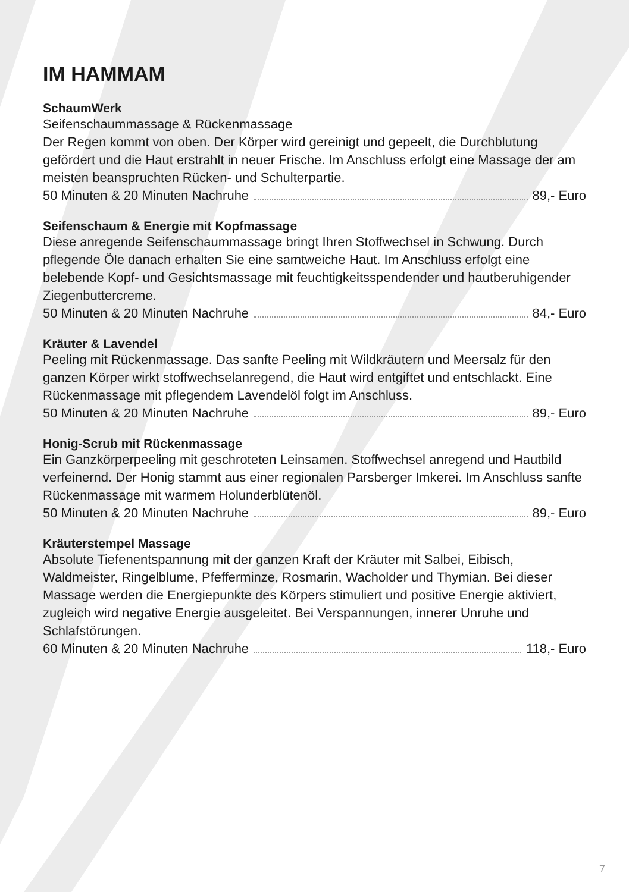IM HAMMAM
SchaumWerk
Seifenschaummassage & Rückenmassage
Der Regen kommt von oben. Der Körper wird gereinigt und gepeelt, die Durchblutung gefördert und die Haut erstrahlt in neuer Frische. Im Anschluss erfolgt eine Massage der am meisten beanspruchten Rücken- und Schulterpartie.
50 Minuten & 20 Minuten Nachruhe 89,- Euro
Seifenschaum & Energie mit Kopfmassage
Diese anregende Seifenschaummassage bringt Ihren Stoffwechsel in Schwung. Durch pflegende Öle danach erhalten Sie eine samtweiche Haut. Im Anschluss erfolgt eine belebende Kopf- und Gesichtsmassage mit feuchtigkeitsspendender und hautberuhigender Ziegenbuttercreme.
50 Minuten & 20 Minuten Nachruhe 84,- Euro
Kräuter & Lavendel
Peeling mit Rückenmassage. Das sanfte Peeling mit Wildkräutern und Meersalz für den ganzen Körper wirkt stoffwechselanregend, die Haut wird entgiftet und entschlackt. Eine Rückenmassage mit pflegendem Lavendelöl folgt im Anschluss.
50 Minuten & 20 Minuten Nachruhe 89,- Euro
Honig-Scrub mit Rückenmassage
Ein Ganzkörperpeeling mit geschroteten Leinsamen. Stoffwechsel anregend und Hautbild verfeinernd. Der Honig stammt aus einer regionalen Parsberger Imkerei. Im Anschluss sanfte Rückenmassage mit warmem Holunderblütenöl.
50 Minuten & 20 Minuten Nachruhe 89,- Euro
Kräuterstempel Massage
Absolute Tiefenentspannung mit der ganzen Kraft der Kräuter mit Salbei, Eibisch, Waldmeister, Ringelblume, Pfefferminze, Rosmarin, Wacholder und Thymian. Bei dieser Massage werden die Energiepunkte des Körpers stimuliert und positive Energie aktiviert, zugleich wird negative Energie ausgeleitet. Bei Verspannungen, innerer Unruhe und Schlafstörungen.
60 Minuten & 20 Minuten Nachruhe 118,- Euro
7